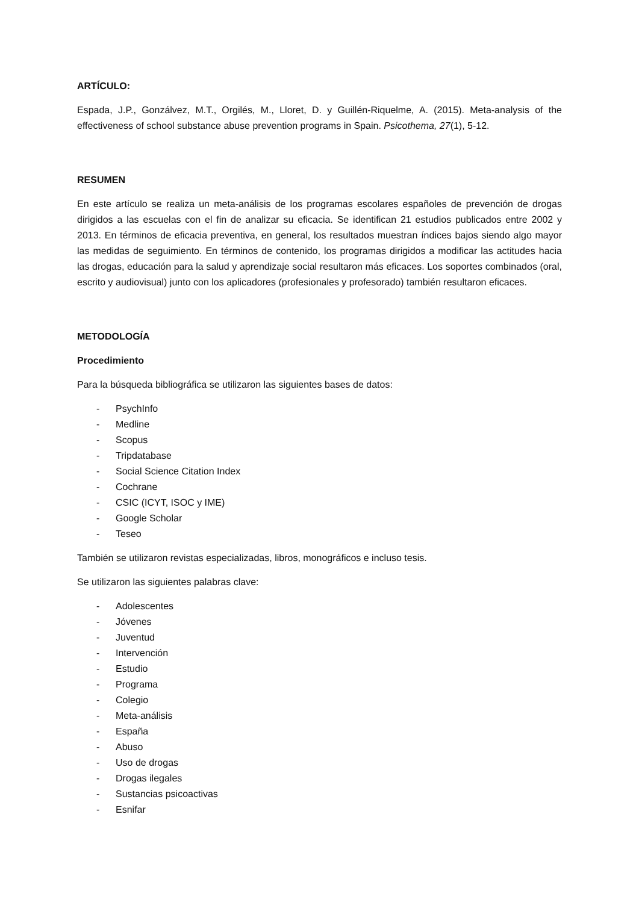ARTÍCULO:
Espada, J.P., Gonzálvez, M.T., Orgilés, M., Lloret, D. y Guillén-Riquelme, A. (2015). Meta-analysis of the effectiveness of school substance abuse prevention programs in Spain. Psicothema, 27(1), 5-12.
RESUMEN
En este artículo se realiza un meta-análisis de los programas escolares españoles de prevención de drogas dirigidos a las escuelas con el fin de analizar su eficacia. Se identifican 21 estudios publicados entre 2002 y 2013. En términos de eficacia preventiva, en general, los resultados muestran índices bajos siendo algo mayor las medidas de seguimiento. En términos de contenido, los programas dirigidos a modificar las actitudes hacia las drogas, educación para la salud y aprendizaje social resultaron más eficaces. Los soportes combinados (oral, escrito y audiovisual) junto con los aplicadores (profesionales y profesorado) también resultaron eficaces.
METODOLOGÍA
Procedimiento
Para la búsqueda bibliográfica se utilizaron las siguientes bases de datos:
- PsychInfo
- Medline
- Scopus
- Tripdatabase
- Social Science Citation Index
- Cochrane
- CSIC (ICYT, ISOC y IME)
- Google Scholar
- Teseo
También se utilizaron revistas especializadas, libros, monográficos e incluso tesis.
Se utilizaron las siguientes palabras clave:
- Adolescentes
- Jóvenes
- Juventud
- Intervención
- Estudio
- Programa
- Colegio
- Meta-análisis
- España
- Abuso
- Uso de drogas
- Drogas ilegales
- Sustancias psicoactivas
- Esnifar